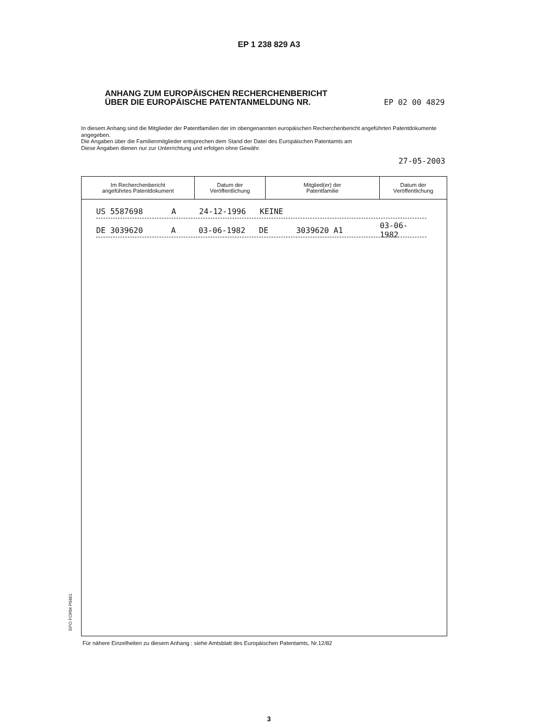EP 1 238 829 A3
ANHANG ZUM EUROPÄISCHEN RECHERCHENBERICHT
ÜBER DIE EUROPÄISCHE PATENTANMELDUNG NR. EP 02 00 4829
In diesem Anhang sind die Mitglieder der Patentfamilien der im obengenannten europäischen Recherchenbericht angeführten Patentdokumente angegeben.
Die Angaben über die Familienmitglieder entsprechen dem Stand der Datei des Europäischen Patentamts am
Diese Angaben dienen nur zur Unterrichtung und erfolgen ohne Gewähr.
27-05-2003
| Im Recherchenbericht angeführtes Patentdokument | Datum der Veröffentlichung | Mitglied(er) der Patentfamilie | Datum der Veröffentlichung |
| --- | --- | --- | --- |
US 5587698 A 24-12-1996 KEINE
DE 3039620 A 03-06-1982 DE 3039620 A1 03-06-1982
EPO FORM P0461
Für nähere Einzelheiten zu diesem Anhang : siehe Amtsblatt des Europäischen Patentamts, Nr.12/82
3